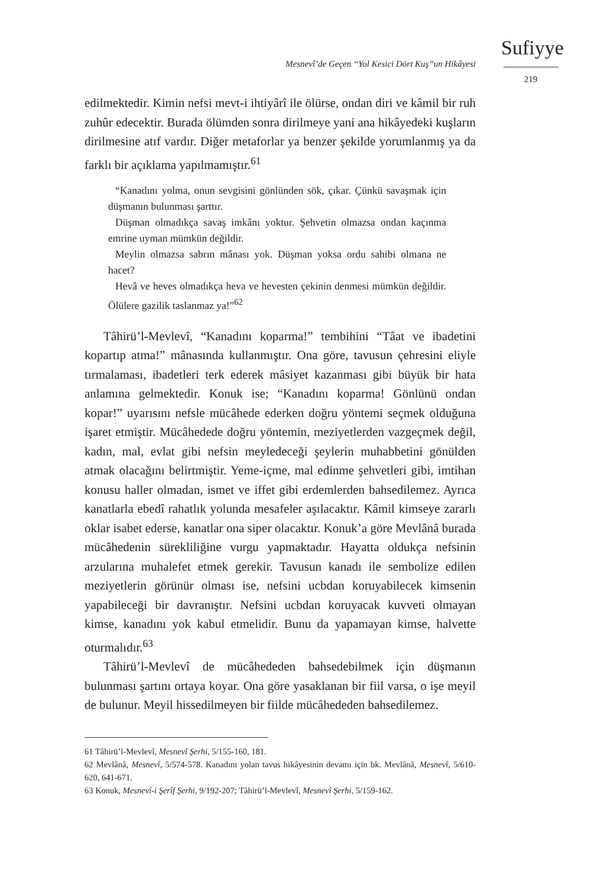Mesnevî’de Geçen “Yol Kesici Dört Kuş”un Hikâyesi
Sufiyye
219
edilmektedir. Kimin nefsi mevt-i ihtiyârî ile ölürse, ondan diri ve kâmil bir ruh zuhûr edecektir. Burada ölümden sonra dirilmeye yani ana hikâyedeki kuşların dirilmesine atıf vardır. Diğer metaforlar ya benzer şekilde yorumlanmış ya da farklı bir açıklama yapılmamıştır.<sup>61</sup>
“Kanadını yolma, onun sevgisini gönlünden sök, çıkar. Çünkü savaşmak için düşmanın bulunması şarttır.
Düşman olmadıkça savaş imkânı yoktur. Şehvetin olmazsa ondan kaçınma emrine uyman mümkün değildir.
Meylin olmazsa sabrın mânası yok. Düşman yoksa ordu sahibi olmana ne hacet?
Hevâ ve heves olmadıkça heva ve hevesten çekinin denmesi mümkün değildir. Ölülere gazilik taslanmaz ya!”<sup>62</sup>
Tâhirü’l-Mevlevî, “Kanadını koparma!” tembihini “Tâat ve ibadetini kopartıp atma!” mânasında kullanmıştır. Ona göre, tavusun çehresini eliyle tırmalaması, ibadetleri terk ederek mâsiyet kazanması gibi büyük bir hata anlamına gelmektedir. Konuk ise; “Kanadını koparma! Gönlünü ondan kopar!” uyarısını nefsle mücâhede ederken doğru yöntemi seçmek olduğuna işaret etmiştir. Mücâhedede doğru yöntemin, meziyetlerden vazgeçmek değil, kadın, mal, evlat gibi nefsin meyledeceği şeylerin muhabbetini gönülden atmak olacağını belirtmiştir. Yeme-içme, mal edinme şehvetleri gibi, imtihan konusu haller olmadan, ismet ve iffet gibi erdemlerden bahsedilemez. Ayrıca kanatlarla ebedî rahatlık yolunda mesafeler aşılacaktır. Kâmil kimseye zararlı oklar isabet ederse, kanatlar ona siper olacaktır. Konuk’a göre Mevlânâ burada mücâhedenin sürekliliğine vurgu yapmaktadır. Hayatta oldukça nefsinin arzularına muhalefet etmek gerekir. Tavusun kanadı ile sembolize edilen meziyetlerin görünür olması ise, nefsini ucbdan koruyabilecek kimsenin yapabileceği bir davranıştır. Nefsini ucbdan koruyacak kuvveti olmayan kimse, kanadını yok kabul etmelidir. Bunu da yapamayan kimse, halvette oturmalıdır.<sup>63</sup>
Tâhirü’l-Mevlevî de mücâhededen bahsedebilmek için düşmanın bulunması şartını ortaya koyar. Ona göre yasaklanan bir fiil varsa, o işe meyil de bulunur. Meyil hissedilmeyen bir fiilde mücâhededen bahsedilemez.
61 Tâhirü’l-Mevlevî, Mesnevî Şerhi, 5/155-160, 181.
62 Mevlânâ, Mesnevî, 5/574-578. Kanadını yolan tavus hikâyesinin devamı için bk. Mevlânâ, Mesnevî, 5/610-620, 641-671.
63 Konuk, Mesnevî-i Şerîf Şerhi, 9/192-207; Tâhirü’l-Mevlevî, Mesnevî Şerhi, 5/159-162.